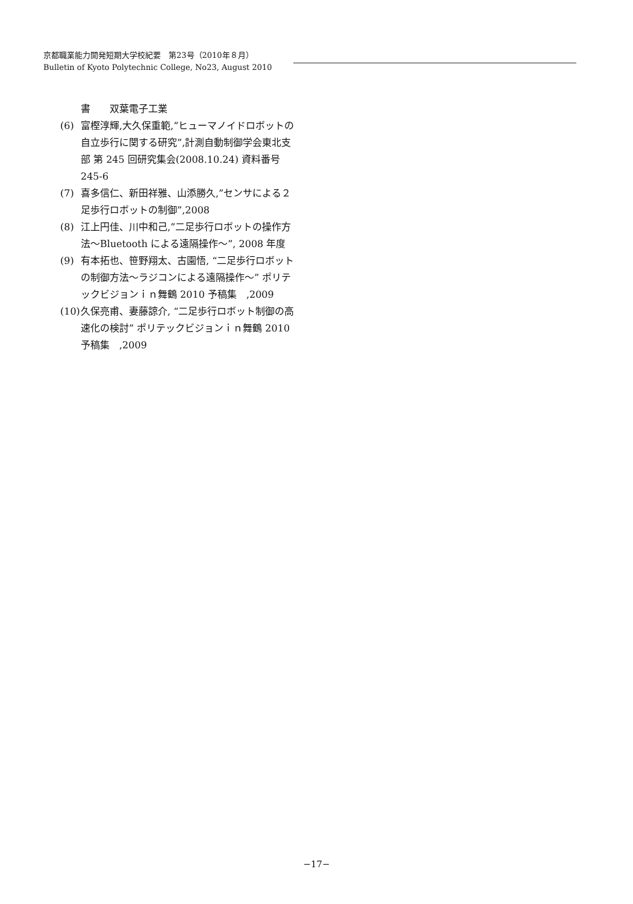京都職業能力開発短期大学校紀要　第23号（2010年８月）
Bulletin of Kyoto Polytechnic College, No23, August 2010
書　　双葉電子工業
(6) 富樫淳輝,大久保重範,”ヒューマノイドロボットの自立歩行に関する研究”,計測自動制御学会東北支部 第 245 回研究集会(2008.10.24) 資料番号 245-6
(7) 喜多信仁、新田祥雅、山添勝久,”センサによる２足歩行ロボットの制御”,2008
(8) 江上円佳、川中和己,”二足歩行ロボットの操作方法～Bluetooth による遠隔操作～”, 2008 年度
(9) 有本拓也、笹野翔太、古園悟, “二足歩行ロボットの制御方法～ラジコンによる遠隔操作～” ポリテックビジョンｉｎ舞鶴 2010 予稿集　,2009
(10) 久保亮甫、妻藤諒介, “二足歩行ロボット制御の高速化の検討” ポリテックビジョンｉｎ舞鶴 2010 予稿集　,2009
−17−